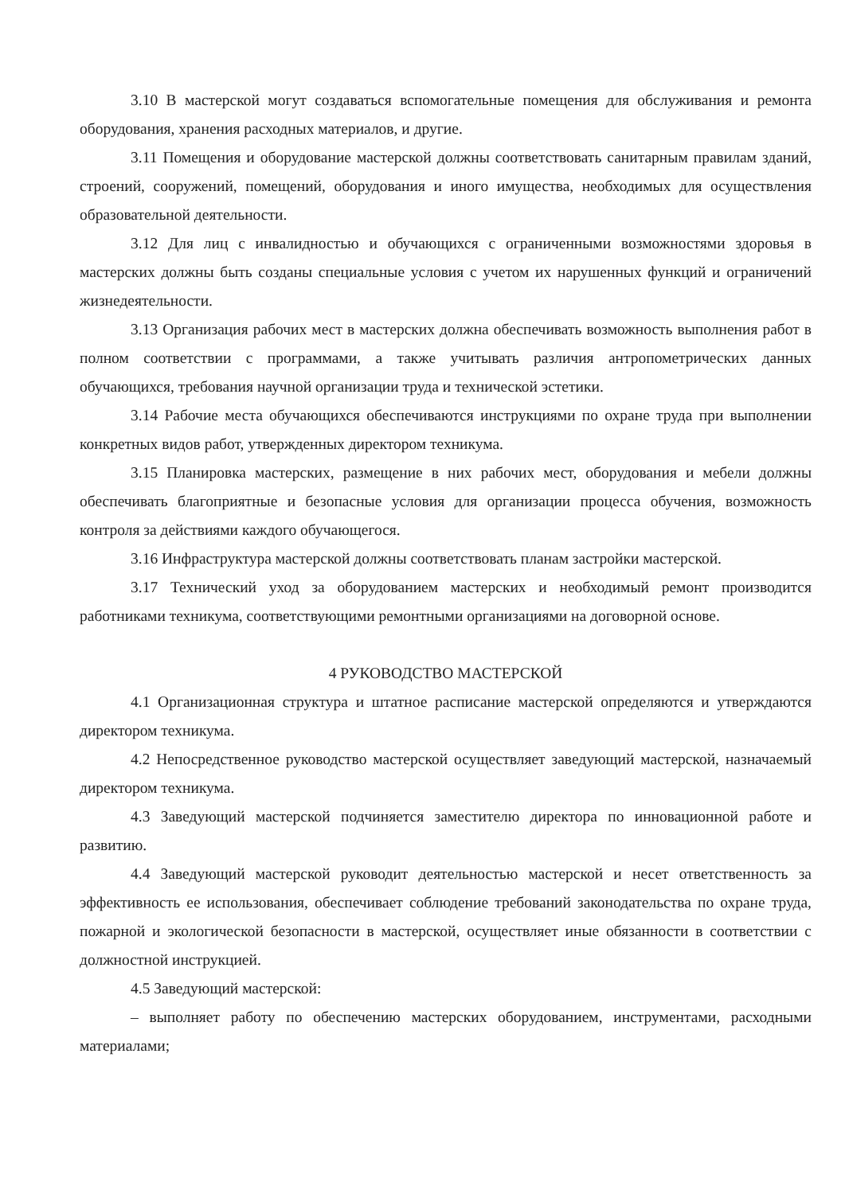3.10 В мастерской могут создаваться вспомогательные помещения для обслуживания и ремонта оборудования, хранения расходных материалов, и другие.
3.11 Помещения и оборудование мастерской должны соответствовать санитарным правилам зданий, строений, сооружений, помещений, оборудования и иного имущества, необходимых для осуществления образовательной деятельности.
3.12 Для лиц с инвалидностью и обучающихся с ограниченными возможностями здоровья в мастерских должны быть созданы специальные условия с учетом их нарушенных функций и ограничений жизнедеятельности.
3.13 Организация рабочих мест в мастерских должна обеспечивать возможность выполнения работ в полном соответствии с программами, а также учитывать различия антропометрических данных обучающихся, требования научной организации труда и технической эстетики.
3.14 Рабочие места обучающихся обеспечиваются инструкциями по охране труда при выполнении конкретных видов работ, утвержденных директором техникума.
3.15 Планировка мастерских, размещение в них рабочих мест, оборудования и мебели должны обеспечивать благоприятные и безопасные условия для организации процесса обучения, возможность контроля за действиями каждого обучающегося.
3.16 Инфраструктура мастерской должны соответствовать планам застройки мастерской.
3.17 Технический уход за оборудованием мастерских и необходимый ремонт производится работниками техникума, соответствующими ремонтными организациями на договорной основе.
4 РУКОВОДСТВО МАСТЕРСКОЙ
4.1 Организационная структура и штатное расписание мастерской определяются и утверждаются директором техникума.
4.2 Непосредственное руководство мастерской осуществляет заведующий мастерской, назначаемый директором техникума.
4.3 Заведующий мастерской подчиняется заместителю директора по инновационной работе и развитию.
4.4 Заведующий мастерской руководит деятельностью мастерской и несет ответственность за эффективность ее использования, обеспечивает соблюдение требований законодательства по охране труда, пожарной и экологической безопасности в мастерской, осуществляет иные обязанности в соответствии с должностной инструкцией.
4.5 Заведующий мастерской:
– выполняет работу по обеспечению мастерских оборудованием, инструментами, расходными материалами;